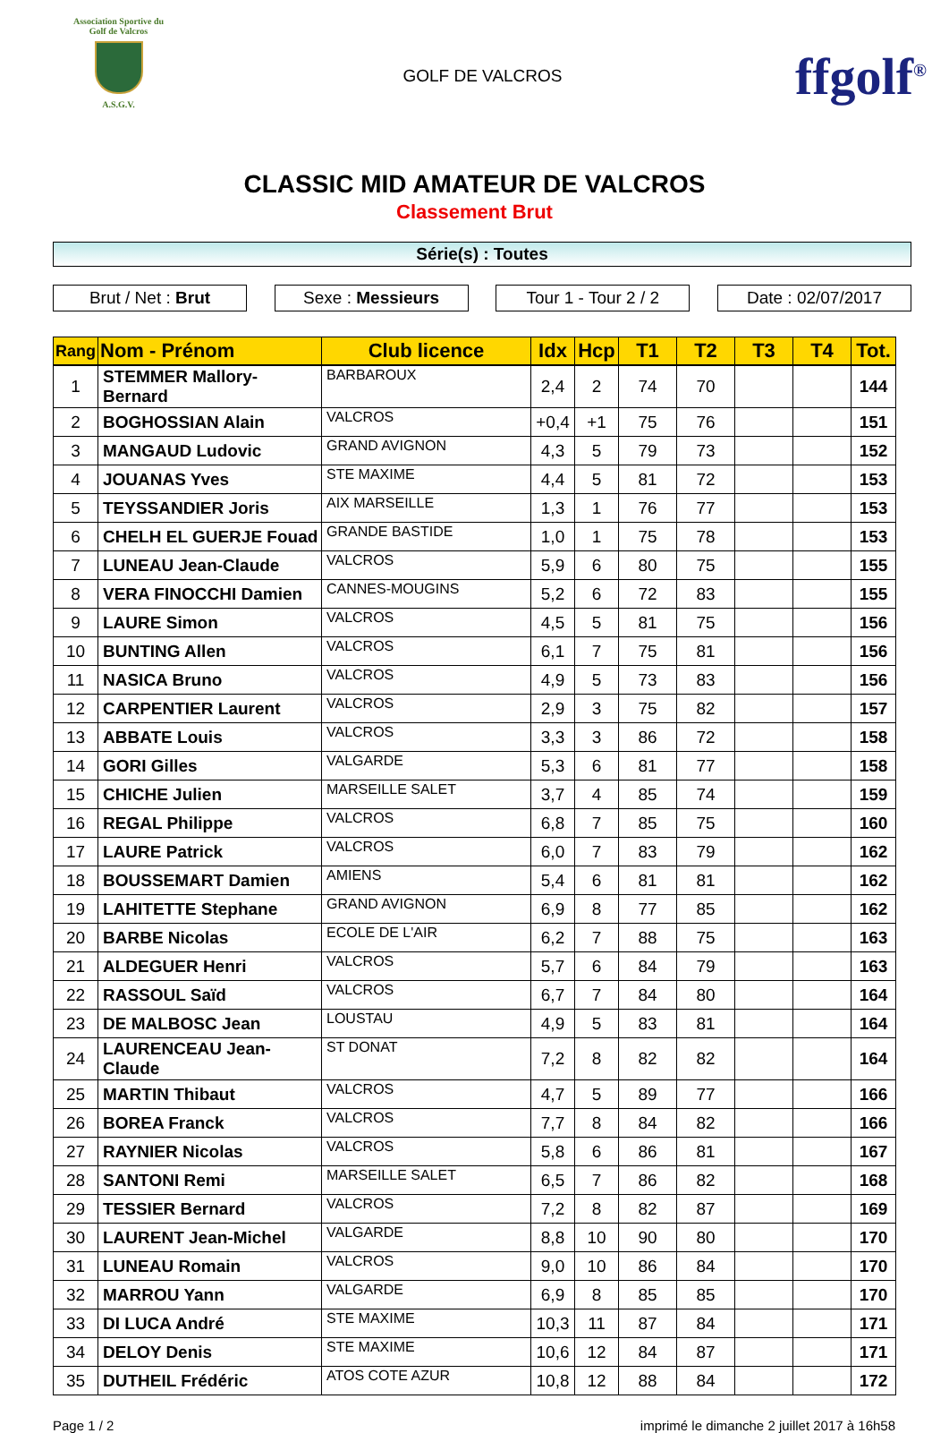Association Sportive du Golf de Valcros
A.S.G.V.
GOLF DE VALCROS
ffgolf<sup>®</sup>
CLASSIC MID AMATEUR DE VALCROS
Classement Brut
Série(s) : Toutes
Brut / Net : Brut Sexe : Messieurs Tour 1 - Tour 2 / 2
Date : 02/07/2017
| Rang | Nom - Prénom | Club licence | Idx | Hcp | T1 | T2 | T3 | T4 | Tot. |
| --- | --- | --- | --- | --- | --- | --- | --- | --- | --- |
| 1 | STEMMER Mallory-Bernard | BARBAROUX | 2,4 | 2 | 74 | 70 | | | 144 |
| 2 | BOGHOSSIAN Alain | VALCROS | +0,4 | +1 | 75 | 76 | | | 151 |
| 3 | MANGAUD Ludovic | GRAND AVIGNON | 4,3 | 5 | 79 | 73 | | | 152 |
| 4 | JOUANAS Yves | STE MAXIME | 4,4 | 5 | 81 | 72 | | | 153 |
| 5 | TEYSSANDIER Joris | AIX MARSEILLE | 1,3 | 1 | 76 | 77 | | | 153 |
| 6 | CHELH EL GUERJE Fouad | GRANDE BASTIDE | 1,0 | 1 | 75 | 78 | | | 153 |
| 7 | LUNEAU Jean-Claude | VALCROS | 5,9 | 6 | 80 | 75 | | | 155 |
| 8 | VERA FINOCCHI Damien | CANNES-MOUGINS | 5,2 | 6 | 72 | 83 | | | 155 |
| 9 | LAURE Simon | VALCROS | 4,5 | 5 | 81 | 75 | | | 156 |
| 10 | BUNTING Allen | VALCROS | 6,1 | 7 | 75 | 81 | | | 156 |
| 11 | NASICA Bruno | VALCROS | 4,9 | 5 | 73 | 83 | | | 156 |
| 12 | CARPENTIER Laurent | VALCROS | 2,9 | 3 | 75 | 82 | | | 157 |
| 13 | ABBATE Louis | VALCROS | 3,3 | 3 | 86 | 72 | | | 158 |
| 14 | GORI Gilles | VALGARDE | 5,3 | 6 | 81 | 77 | | | 158 |
| 15 | CHICHE Julien | MARSEILLE SALET | 3,7 | 4 | 85 | 74 | | | 159 |
| 16 | REGAL Philippe | VALCROS | 6,8 | 7 | 85 | 75 | | | 160 |
| 17 | LAURE Patrick | VALCROS | 6,0 | 7 | 83 | 79 | | | 162 |
| 18 | BOUSSEMART Damien | AMIENS | 5,4 | 6 | 81 | 81 | | | 162 |
| 19 | LAHITETTE Stephane | GRAND AVIGNON | 6,9 | 8 | 77 | 85 | | | 162 |
| 20 | BARBE Nicolas | ECOLE DE L'AIR | 6,2 | 7 | 88 | 75 | | | 163 |
| 21 | ALDEGUER Henri | VALCROS | 5,7 | 6 | 84 | 79 | | | 163 |
| 22 | RASSOUL Saïd | VALCROS | 6,7 | 7 | 84 | 80 | | | 164 |
| 23 | DE MALBOSC Jean | LOUSTAU | 4,9 | 5 | 83 | 81 | | | 164 |
| 24 | LAURENCEAU Jean-Claude | ST DONAT | 7,2 | 8 | 82 | 82 | | | 164 |
| 25 | MARTIN Thibaut | VALCROS | 4,7 | 5 | 89 | 77 | | | 166 |
| 26 | BOREA Franck | VALCROS | 7,7 | 8 | 84 | 82 | | | 166 |
| 27 | RAYNIER Nicolas | VALCROS | 5,8 | 6 | 86 | 81 | | | 167 |
| 28 | SANTONI Remi | MARSEILLE SALET | 6,5 | 7 | 86 | 82 | | | 168 |
| 29 | TESSIER Bernard | VALCROS | 7,2 | 8 | 82 | 87 | | | 169 |
| 30 | LAURENT Jean-Michel | VALGARDE | 8,8 | 10 | 90 | 80 | | | 170 |
| 31 | LUNEAU Romain | VALCROS | 9,0 | 10 | 86 | 84 | | | 170 |
| 32 | MARROU Yann | VALGARDE | 6,9 | 8 | 85 | 85 | | | 170 |
| 33 | DI LUCA André | STE MAXIME | 10,3 | 11 | 87 | 84 | | | 171 |
| 34 | DELOY Denis | STE MAXIME | 10,6 | 12 | 84 | 87 | | | 171 |
| 35 | DUTHEIL Frédéric | ATOS COTE AZUR | 10,8 | 12 | 88 | 84 | | | 172 |
Page 1 / 2 imprimé le dimanche 2 juillet 2017 à 16h58